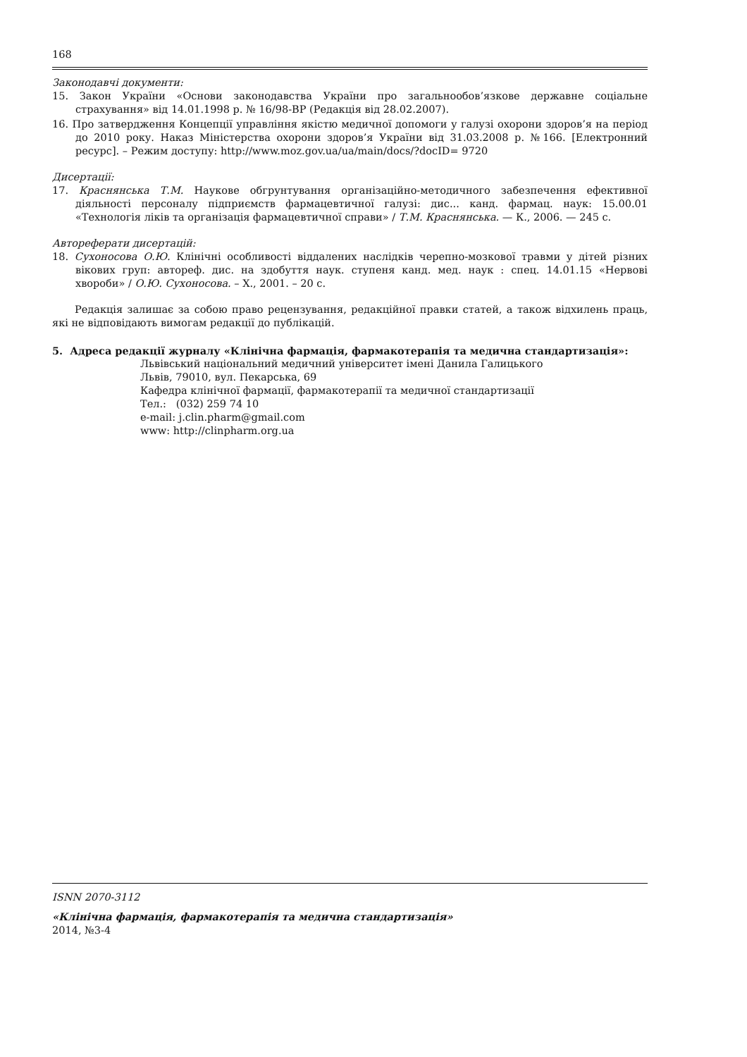168
Законодавчі документи:
15. Закон України «Основи законодавства України про загальнообов’язкове державне соціальне страхування» від 14.01.1998 р. № 16/98-ВР (Редакція від 28.02.2007).
16. Про затвердження Концепції управління якістю медичної допомоги у галузі охорони здоров’я на період до 2010 року. Наказ Міністерства охорони здоров’я України від 31.03.2008 р. №166. [Електронний ресурс]. – Режим доступу: http://www.moz.gov.ua/ua/main/docs/?docID= 9720
Дисертації:
17. Краснянська Т.М. Наукове обгрунтування організаційно-методичного забезпечення ефективної діяльності персоналу підприємств фармацевтичної галузі: дис... канд. фармац. наук: 15.00.01 «Технологія ліків та організація фармацевтичної справи» / Т.М. Краснянська. — К., 2006. — 245 с.
Автореферати дисертацій:
18. Сухоносова О.Ю. Клінічні особливості віддалених наслідків черепно-мозкової травми у дітей різних вікових груп: автореф. дис. на здобуття наук. ступеня канд. мед. наук : спец. 14.01.15 «Нервові хвороби» / О.Ю. Сухоносова. – Х., 2001. – 20 с.
Редакція залишає за собою право рецензування, редакційної правки статей, а також відхилень праць, які не відповідають вимогам редакції до публікацій.
5. Адреса редакції журналу «Клінічна фармація, фармакотерапія та медична стандартизація»:
Львівський національний медичний університет імені Данила Галицького
Львів, 79010, вул. Пекарська, 69
Кафедра клінічної фармації, фармакотерапії та медичної стандартизації
Тел.: (032) 259 74 10
e-mail: j.clin.pharm@gmail.com
www: http://clinpharm.org.ua
ISNN 2070-3112
«Клінічна фармація, фармакотерапія та медична стандартизація»
2014, №3-4